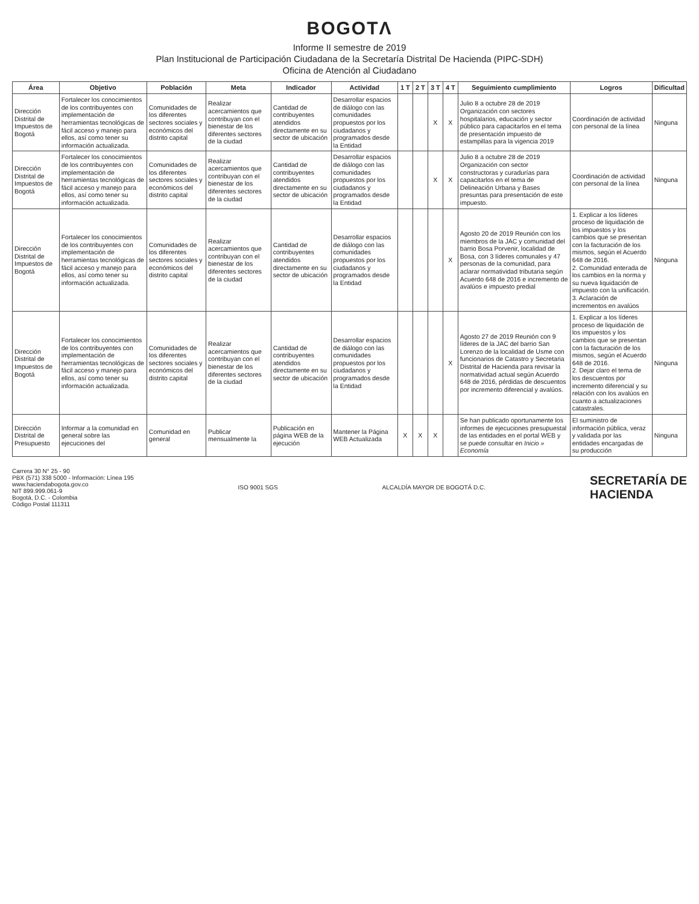BOGOTΛ
Informe II semestre de 2019
Plan Institucional de Participación Ciudadana de la Secretaría Distrital De Hacienda (PIPC-SDH)
Oficina de Atención al Ciudadano
| Área | Objetivo | Población | Meta | Indicador | Actividad | 1 T | 2 T | 3 T | 4 T | Seguimiento cumplimiento | Logros | Dificultad |
| --- | --- | --- | --- | --- | --- | --- | --- | --- | --- | --- | --- | --- |
| Dirección Distrital de Impuestos de Bogotá | Fortalecer los conocimientos de los contribuyentes con implementación de herramientas tecnológicas de fácil acceso y manejo para ellos, así como tener su información actualizada. | Comunidades de los diferentes sectores sociales y económicos del distrito capital | Realizar acercamientos que contribuyan con el bienestar de los diferentes sectores de la ciudad | Cantidad de contribuyentes atendidos directamente en su sector de ubicación | Desarrollar espacios de diálogo con las comunidades propuestos por los ciudadanos y programados desde la Entidad | | | X | X | Julio 8 a octubre 28 de 2019 Organización con sectores hospitalarios, educación y sector público para capacitarlos en el tema de presentación impuesto de estampillas para la vigencia 2019 | Coordinación de actividad con personal de la línea | Ninguna |
| Dirección Distrital de Impuestos de Bogotá | Fortalecer los conocimientos de los contribuyentes con implementación de herramientas tecnológicas de fácil acceso y manejo para ellos, así como tener su información actualizada. | Comunidades de los diferentes sectores sociales y económicos del distrito capital | Realizar acercamientos que contribuyan con el bienestar de los diferentes sectores de la ciudad | Cantidad de contribuyentes atendidos directamente en su sector de ubicación | Desarrollar espacios de diálogo con las comunidades propuestos por los ciudadanos y programados desde la Entidad | | | X | X | Julio 8 a octubre 28 de 2019 Organización con sector constructoras y curadurías para capacitarlos en el tema de Delineación Urbana y Bases presuntas para presentación de este impuesto. | Coordinación de actividad con personal de la línea | Ninguna |
| Dirección Distrital de Impuestos de Bogotá | Fortalecer los conocimientos de los contribuyentes con implementación de herramientas tecnológicas de fácil acceso y manejo para ellos, así como tener su información actualizada. | Comunidades de los diferentes sectores sociales y económicos del distrito capital | Realizar acercamientos que contribuyan con el bienestar de los diferentes sectores de la ciudad | Cantidad de contribuyentes atendidos directamente en su sector de ubicación | Desarrollar espacios de diálogo con las comunidades propuestos por los ciudadanos y programados desde la Entidad | | | | X | Agosto 20 de 2019 Reunión con los miembros de la JAC y comunidad del barrio Bosa Porvenir, localidad de Bosa, con 3 líderes comunales y 47 personas de la comunidad, para aclarar normatividad tributaria según Acuerdo 648 de 2016 e incremento de avalúos e impuesto predial | 1. Explicar a los líderes proceso de liquidación de los impuestos y los cambios que se presentan con la facturación de los mismos, según el Acuerdo 648 de 2016. 2. Comunidad enterada de los cambios en la norma y su nueva liquidación de impuesto con la unificación. 3. Aclaración de incrementos en avalúos | Ninguna |
| Dirección Distrital de Impuestos de Bogotá | Fortalecer los conocimientos de los contribuyentes con implementación de herramientas tecnológicas de fácil acceso y manejo para ellos, así como tener su información actualizada. | Comunidades de los diferentes sectores sociales y económicos del distrito capital | Realizar acercamientos que contribuyan con el bienestar de los diferentes sectores de la ciudad | Cantidad de contribuyentes atendidos directamente en su sector de ubicación | Desarrollar espacios de diálogo con las comunidades propuestos por los ciudadanos y programados desde la Entidad | | | | X | Agosto 27 de 2019 Reunión con 9 líderes de la JAC del barrio San Lorenzo de la localidad de Usme con funcionarios de Catastro y Secretaria Distrital de Hacienda para revisar la normatividad actual según Acuerdo 648 de 2016, pérdidas de descuentos por incremento diferencial y avalúos. | 1. Explicar a los líderes proceso de liquidación de los impuestos y los cambios que se presentan con la facturación de los mismos, según el Acuerdo 648 de 2016. 2. Dejar claro el tema de los descuentos por incremento diferencial y su relación con los avalúos en cuanto a actualizaciones catastrales. | Ninguna |
| Dirección Distrital de Presupuesto | Informar a la comunidad en general sobre las ejecuciones del | Comunidad en general | Publicar mensualmente la | Publicación en página WEB de la ejecución | Mantener la Página WEB Actualizada | X | X | X | | Se han publicado oportunamente los informes de ejecuciones presupuestal de las entidades en el portal WEB y se puede consultar en Inicio » Economía | El suministro de información pública, veraz y validada por las entidades encargadas de su producción | Ninguna |
Carrera 30 N° 25 - 90
PBX (571) 338 5000 - Información: Línea 195
www.haciendabogota.gov.co
NIT 899.999.061-9
Bogotá, D.C. - Colombia
Código Postal 111311
ISO 9001 SGS ALCALDÍA MAYOR DE BOGOTÁ D.C.
SECRETARÍA DE
HACIENDA